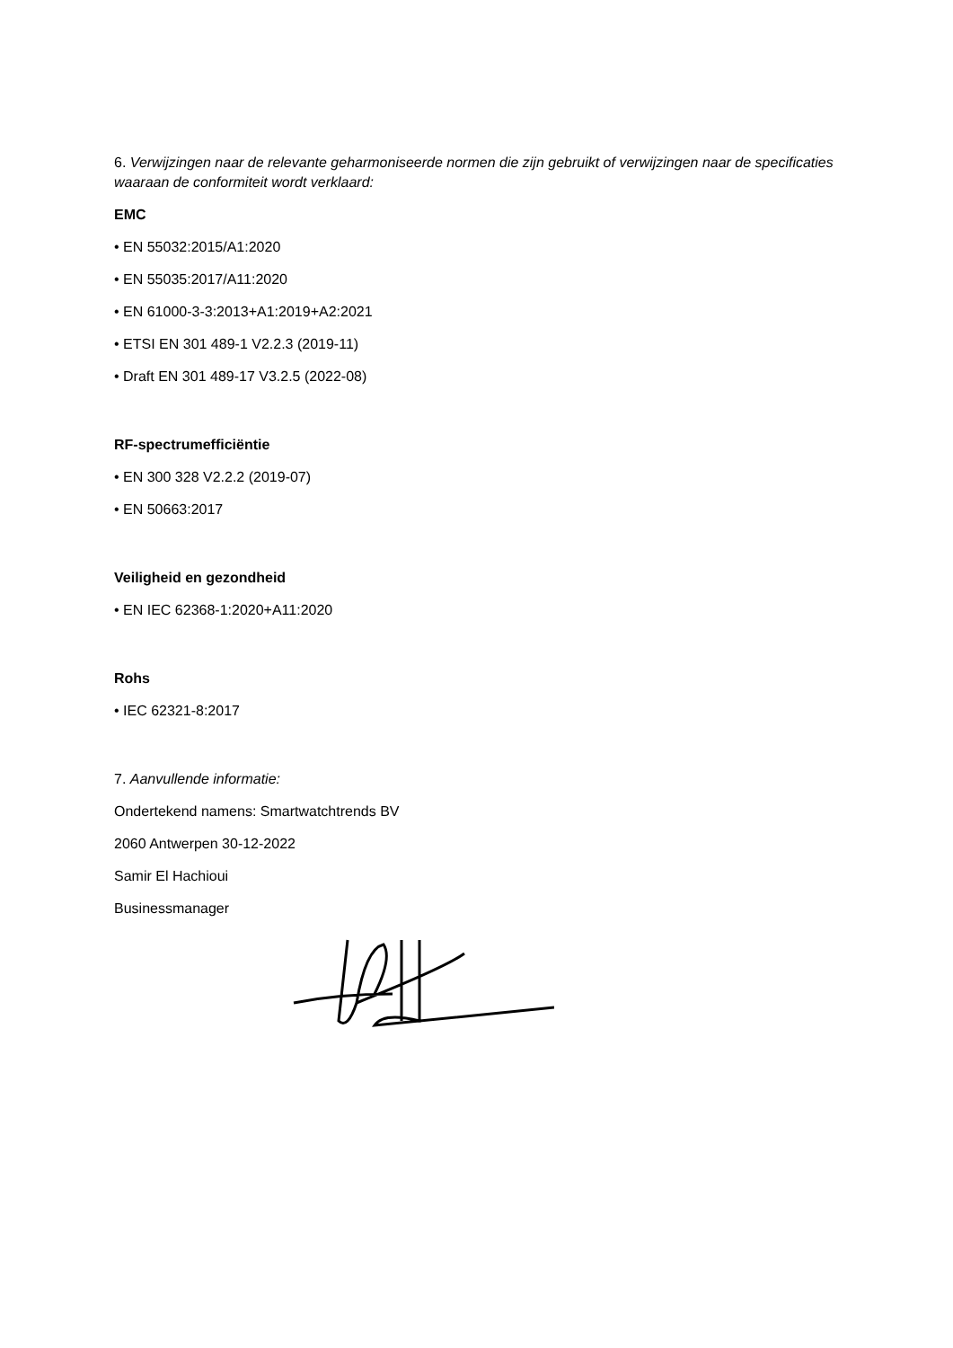6. Verwijzingen naar de relevante geharmoniseerde normen die zijn gebruikt of verwijzingen naar de specificaties waaraan de conformiteit wordt verklaard:
EMC
• EN 55032:2015/A1:2020
• EN 55035:2017/A11:2020
• EN 61000-3-3:2013+A1:2019+A2:2021
• ETSI EN 301 489-1 V2.2.3 (2019-11)
• Draft EN 301 489-17 V3.2.5 (2022-08)
RF-spectrumefficiëntie
• EN 300 328 V2.2.2 (2019-07)
• EN 50663:2017
Veiligheid en gezondheid
• EN IEC 62368-1:2020+A11:2020
Rohs
• IEC 62321-8:2017
7. Aanvullende informatie:
Ondertekend namens: Smartwatchtrends BV
2060 Antwerpen 30-12-2022
Samir El Hachioui
Businessmanager